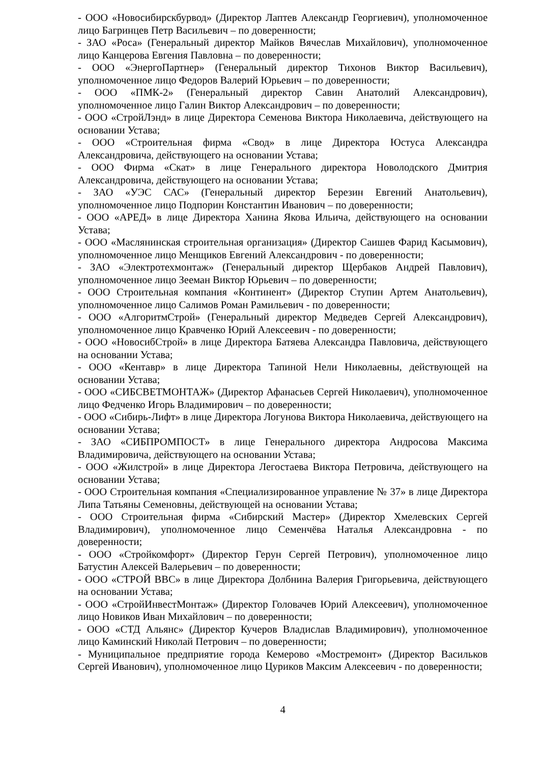- ООО «Новосибирскбурвод» (Директор Лаптев Александр Георгиевич), уполномоченное лицо Багринцев Петр Васильевич – по доверенности;
- ЗАО «Роса» (Генеральный директор Майков Вячеслав Михайлович), уполномоченное лицо Канцерова Евгения Павловна – по доверенности;
- ООО «ЭнергоПартнер» (Генеральный директор Тихонов Виктор Васильевич), уполномоченное лицо Федоров Валерий Юрьевич – по доверенности;
- ООО «ПМК-2» (Генеральный директор Савин Анатолий Александрович), уполномоченное лицо Галин Виктор Александрович – по доверенности;
- ООО «СтройЛэнд» в лице Директора Семенова Виктора Николаевича, действующего на основании Устава;
- ООО «Строительная фирма «Свод» в лице Директора Юстуса Александра Александровича, действующего на основании Устава;
- ООО Фирма «Скат» в лице Генерального директора Новолодского Дмитрия Александровича, действующего на основании Устава;
- ЗАО «УЭС САС» (Генеральный директор Березин Евгений Анатольевич), уполномоченное лицо Подпорин Константин Иванович – по доверенности;
- ООО «АРЕД» в лице Директора Ханина Якова Ильича, действующего на основании Устава;
- ООО «Маслянинская строительная организация» (Директор Саишев Фарид Касымович), уполномоченное лицо Менщиков Евгений Александрович - по доверенности;
- ЗАО «Электротехмонтаж» (Генеральный директор Щербаков Андрей Павлович), уполномоченное лицо Зееман Виктор Юрьевич – по доверенности;
- ООО Строительная компания «Континент» (Директор Ступин Артем Анатольевич), уполномоченное лицо Салимов Роман Рамильевич - по доверенности;
- ООО «АлгоритмСтрой» (Генеральный директор Медведев Сергей Александрович), уполномоченное лицо Кравченко Юрий Алексеевич - по доверенности;
- ООО «НовосибСтрой» в лице Директора Батяева Александра Павловича, действующего на основании Устава;
- ООО «Кентавр» в лице Директора Тапиной Нели Николаевны, действующей на основании Устава;
- ООО «СИБСВЕТМОНТАЖ» (Директор Афанасьев Сергей Николаевич), уполномоченное лицо Федченко Игорь Владимирович – по доверенности;
- ООО «Сибирь-Лифт» в лице Директора Логунова Виктора Николаевича, действующего на основании Устава;
- ЗАО «СИБПРОМПОСТ» в лице Генерального директора Андросова Максима Владимировича, действующего на основании Устава;
- ООО «Жилстрой» в лице Директора Легостаева Виктора Петровича, действующего на основании Устава;
- ООО Строительная компания «Специализированное управление № 37» в лице Директора Липа Татьяны Семеновны, действующей на основании Устава;
- ООО Строительная фирма «Сибирский Мастер» (Директор Хмелевских Сергей Владимирович), уполномоченное лицо Семенчёва Наталья Александровна - по доверенности;
- ООО «Стройкомфорт» (Директор Герун Сергей Петрович), уполномоченное лицо Батустин Алексей Валерьевич – по доверенности;
- ООО «СТРОЙ ВВС» в лице Директора Долбнина Валерия Григорьевича, действующего на основании Устава;
- ООО «СтройИнвестМонтаж» (Директор Головачев Юрий Алексеевич), уполномоченное лицо Новиков Иван Михайлович – по доверенности;
- ООО «СТД Альянс» (Директор Кучеров Владислав Владимирович), уполномоченное лицо Каминский Николай Петрович – по доверенности;
- Муниципальное предприятие города Кемерово «Мостремонт» (Директор Васильков Сергей Иванович), уполномоченное лицо Цуриков Максим Алексеевич - по доверенности;
4